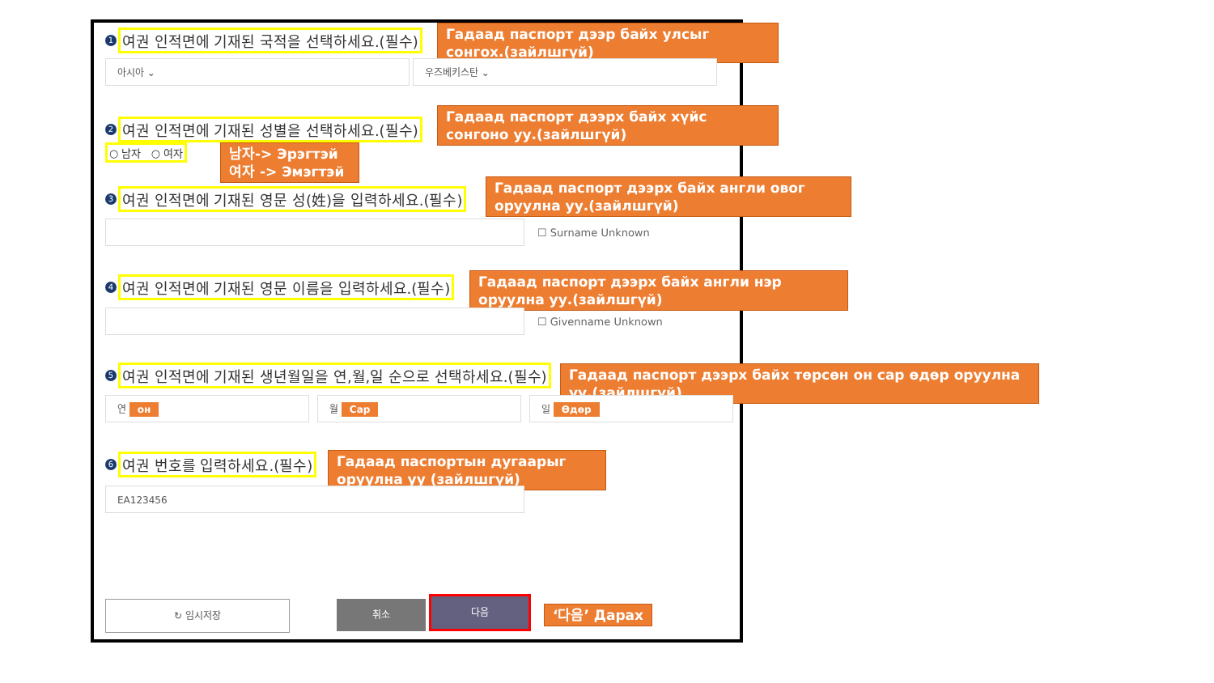1 여권 인적면에 기재된 국적을 선택하세요.(필수)
Гадаад паспорт дээр байх улсыг сонгох.(зайлшгүй)
아시아 ⌄ 우즈베키스탄 ⌄
2 여권 인적면에 기재된 성별을 선택하세요.(필수)
Гадаад паспорт дээрх байх хүйс сонгоно уу.(зайлшгүй)
○ 남자 ○ 여자
남자-> Эрэгтэй
여자 -> Эмэгтэй
3 여권 인적면에 기재된 영문 성(姓)을 입력하세요.(필수)
Гадаад паспорт дээрх байх англи овог оруулна уу.(зайлшгүй)
☐ Surname Unknown
4 여권 인적면에 기재된 영문 이름을 입력하세요.(필수)
Гадаад паспорт дээрх байх англи нэр оруулна уу.(зайлшгүй)
☐ Givenname Unknown
5 여권 인적면에 기재된 생년월일을 연,월,일 순으로 선택하세요.(필수)
Гадаад паспорт дээрх байх төрсөн он сар өдөр оруулна уу.(зайлшгүй)
연 он 월 Сар 일 Өдөр
6 여권 번호를 입력하세요.(필수)
Гадаад паспортын дугаарыг оруулна уу (зайлшгүй)
EA123456
↻ 임시저장 취소 다음
‘다음’ Дарах